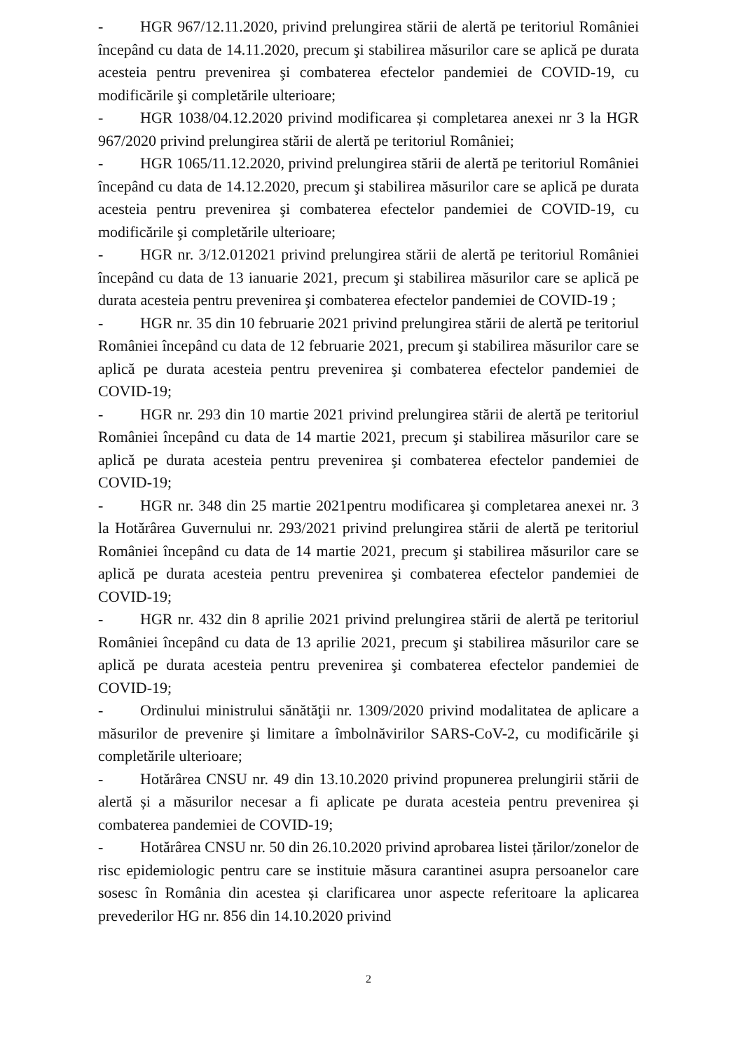- HGR 967/12.11.2020, privind prelungirea stării de alertă pe teritoriul României începând cu data de 14.11.2020, precum şi stabilirea măsurilor care se aplică pe durata acesteia pentru prevenirea şi combaterea efectelor pandemiei de COVID-19, cu modificările şi completările ulterioare;
- HGR 1038/04.12.2020 privind modificarea și completarea anexei nr 3 la HGR 967/2020 privind prelungirea stării de alertă pe teritoriul României;
- HGR 1065/11.12.2020, privind prelungirea stării de alertă pe teritoriul României începând cu data de 14.12.2020, precum şi stabilirea măsurilor care se aplică pe durata acesteia pentru prevenirea şi combaterea efectelor pandemiei de COVID-19, cu modificările şi completările ulterioare;
- HGR nr. 3/12.012021 privind prelungirea stării de alertă pe teritoriul României începând cu data de 13 ianuarie 2021, precum şi stabilirea măsurilor care se aplică pe durata acesteia pentru prevenirea şi combaterea efectelor pandemiei de COVID-19 ;
- HGR nr. 35 din 10 februarie 2021 privind prelungirea stării de alertă pe teritoriul României începând cu data de 12 februarie 2021, precum şi stabilirea măsurilor care se aplică pe durata acesteia pentru prevenirea şi combaterea efectelor pandemiei de COVID-19;
- HGR nr. 293 din 10 martie 2021 privind prelungirea stării de alertă pe teritoriul României începând cu data de 14 martie 2021, precum şi stabilirea măsurilor care se aplică pe durata acesteia pentru prevenirea şi combaterea efectelor pandemiei de COVID-19;
- HGR nr. 348 din 25 martie 2021pentru modificarea şi completarea anexei nr. 3 la Hotărârea Guvernului nr. 293/2021 privind prelungirea stării de alertă pe teritoriul României începând cu data de 14 martie 2021, precum şi stabilirea măsurilor care se aplică pe durata acesteia pentru prevenirea şi combaterea efectelor pandemiei de COVID-19;
- HGR nr. 432 din 8 aprilie 2021 privind prelungirea stării de alertă pe teritoriul României începând cu data de 13 aprilie 2021, precum şi stabilirea măsurilor care se aplică pe durata acesteia pentru prevenirea şi combaterea efectelor pandemiei de COVID-19;
- Ordinului ministrului sănătăţii nr. 1309/2020 privind modalitatea de aplicare a măsurilor de prevenire şi limitare a îmbolnăvirilor SARS-CoV-2, cu modificările şi completările ulterioare;
- Hotărârea CNSU nr. 49 din 13.10.2020 privind propunerea prelungirii stării de alertă și a măsurilor necesar a fi aplicate pe durata acesteia pentru prevenirea și combaterea pandemiei de COVID-19;
- Hotărârea CNSU nr. 50 din 26.10.2020 privind aprobarea listei țărilor/zonelor de risc epidemiologic pentru care se instituie măsura carantinei asupra persoanelor care sosesc în România din acestea și clarificarea unor aspecte referitoare la aplicarea prevederilor HG nr. 856 din 14.10.2020 privind
2